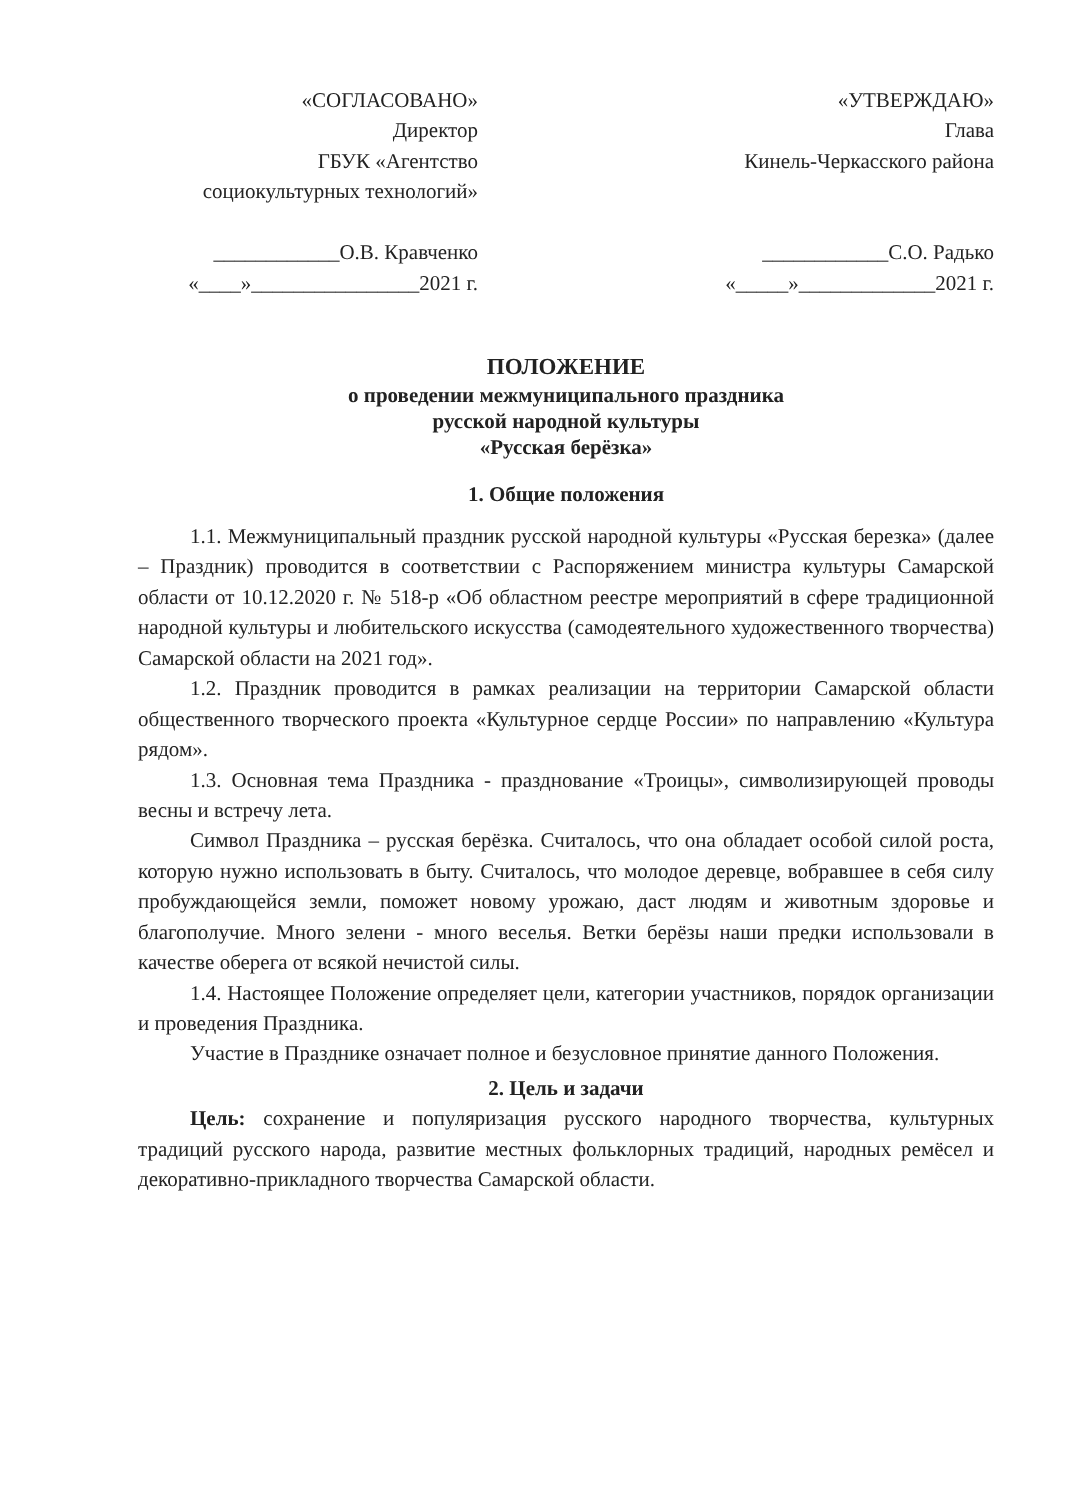«СОГЛАСОВАНО»
Директор
ГБУК «Агентство
социокультурных технологий»
____________О.В. Кравченко
«____»________________2021 г.
«УТВЕРЖДАЮ»
Глава
Кинель-Черкасского района
____________С.О. Радько
«_____»_____________2021 г.
ПОЛОЖЕНИЕ
о проведении межмуниципального праздника
русской народной культуры
«Русская берёзка»
1. Общие положения
1.1. Межмуниципальный праздник русской народной культуры «Русская березка» (далее – Праздник) проводится в соответствии с Распоряжением министра культуры Самарской области от 10.12.2020 г. № 518-р «Об областном реестре мероприятий в сфере традиционной народной культуры и любительского искусства (самодеятельного художественного творчества) Самарской области на 2021 год».
1.2. Праздник проводится в рамках реализации на территории Самарской области общественного творческого проекта «Культурное сердце России» по направлению «Культура рядом».
1.3. Основная тема Праздника - празднование «Троицы», символизирующей проводы весны и встречу лета.
Символ Праздника – русская берёзка. Считалось, что она обладает особой силой роста, которую нужно использовать в быту. Считалось, что молодое деревце, вобравшее в себя силу пробуждающейся земли, поможет новому урожаю, даст людям и животным здоровье и благополучие. Много зелени - много веселья. Ветки берёзы наши предки использовали в качестве оберега от всякой нечистой силы.
1.4. Настоящее Положение определяет цели, категории участников, порядок организации и проведения Праздника.
Участие в Празднике означает полное и безусловное принятие данного Положения.
2. Цель и задачи
Цель: сохранение и популяризация русского народного творчества, культурных традиций русского народа, развитие местных фольклорных традиций, народных ремёсел и декоративно-прикладного творчества Самарской области.